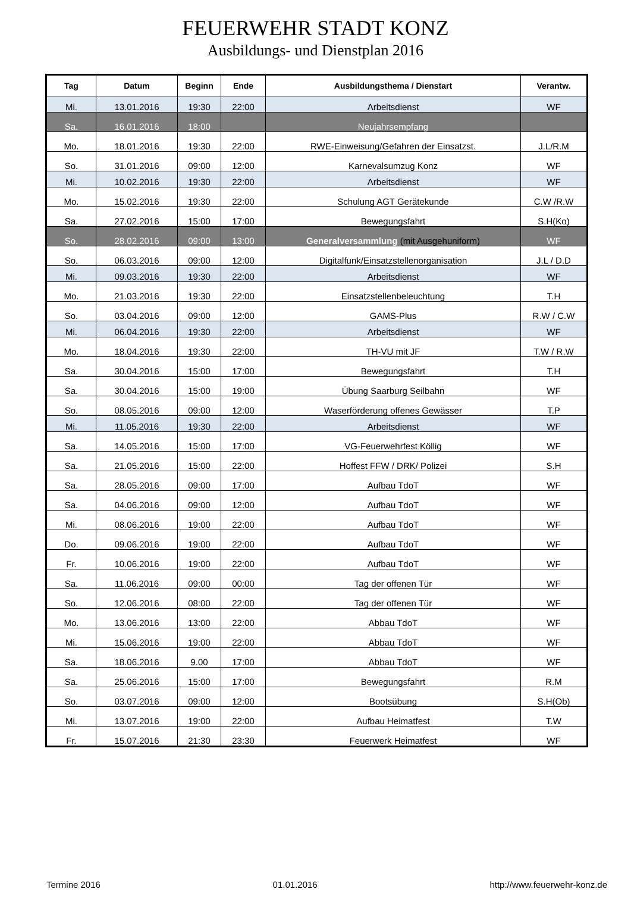FEUERWEHR STADT KONZ
Ausbildungs- und Dienstplan 2016
| Tag | Datum | Beginn | Ende | Ausbildungsthema / Dienstart | Verantw. |
| --- | --- | --- | --- | --- | --- |
| Mi. | 13.01.2016 | 19:30 | 22:00 | Arbeitsdienst | WF |
| Sa. | 16.01.2016 | 18:00 | | Neujahrsempfang | |
| Mo. | 18.01.2016 | 19:30 | 22:00 | RWE-Einweisung/Gefahren der Einsatzst. | J.L/R.M |
| So. | 31.01.2016 | 09:00 | 12:00 | Karnevalsumzug Konz | WF |
| Mi. | 10.02.2016 | 19:30 | 22:00 | Arbeitsdienst | WF |
| Mo. | 15.02.2016 | 19:30 | 22:00 | Schulung AGT Gerätekunde | C.W /R.W |
| Sa. | 27.02.2016 | 15:00 | 17:00 | Bewegungsfahrt | S.H(Ko) |
| So. | 28.02.2016 | 09:00 | 13:00 | Generalversammlung (mit Ausgehuniform) | WF |
| So. | 06.03.2016 | 09:00 | 12:00 | Digitalfunk/Einsatzstellenorganisation | J.L / D.D |
| Mi. | 09.03.2016 | 19:30 | 22:00 | Arbeitsdienst | WF |
| Mo. | 21.03.2016 | 19:30 | 22:00 | Einsatzstellenbeleuchtung | T.H |
| So. | 03.04.2016 | 09:00 | 12:00 | GAMS-Plus | R.W / C.W |
| Mi. | 06.04.2016 | 19:30 | 22:00 | Arbeitsdienst | WF |
| Mo. | 18.04.2016 | 19:30 | 22:00 | TH-VU mit JF | T.W / R.W |
| Sa. | 30.04.2016 | 15:00 | 17:00 | Bewegungsfahrt | T.H |
| Sa. | 30.04.2016 | 15:00 | 19:00 | Übung Saarburg Seilbahn | WF |
| So. | 08.05.2016 | 09:00 | 12:00 | Waserförderung offenes Gewässer | T.P |
| Mi. | 11.05.2016 | 19:30 | 22:00 | Arbeitsdienst | WF |
| Sa. | 14.05.2016 | 15:00 | 17:00 | VG-Feuerwehrfest Köllig | WF |
| Sa. | 21.05.2016 | 15:00 | 22:00 | Hoffest FFW / DRK/ Polizei | S.H |
| Sa. | 28.05.2016 | 09:00 | 17:00 | Aufbau TdoT | WF |
| Sa. | 04.06.2016 | 09:00 | 12:00 | Aufbau TdoT | WF |
| Mi. | 08.06.2016 | 19:00 | 22:00 | Aufbau TdoT | WF |
| Do. | 09.06.2016 | 19:00 | 22:00 | Aufbau TdoT | WF |
| Fr. | 10.06.2016 | 19:00 | 22:00 | Aufbau TdoT | WF |
| Sa. | 11.06.2016 | 09:00 | 00:00 | Tag der offenen Tür | WF |
| So. | 12.06.2016 | 08:00 | 22:00 | Tag der offenen Tür | WF |
| Mo. | 13.06.2016 | 13:00 | 22:00 | Abbau TdoT | WF |
| Mi. | 15.06.2016 | 19:00 | 22:00 | Abbau TdoT | WF |
| Sa. | 18.06.2016 | 9.00 | 17:00 | Abbau TdoT | WF |
| Sa. | 25.06.2016 | 15:00 | 17:00 | Bewegungsfahrt | R.M |
| So. | 03.07.2016 | 09:00 | 12:00 | Bootsübung | S.H(Ob) |
| Mi. | 13.07.2016 | 19:00 | 22:00 | Aufbau Heimatfest | T.W |
| Fr. | 15.07.2016 | 21:30 | 23:30 | Feuerwerk Heimatfest | WF |
Termine 2016 01.01.2016 http://www.feuerwehr-konz.de